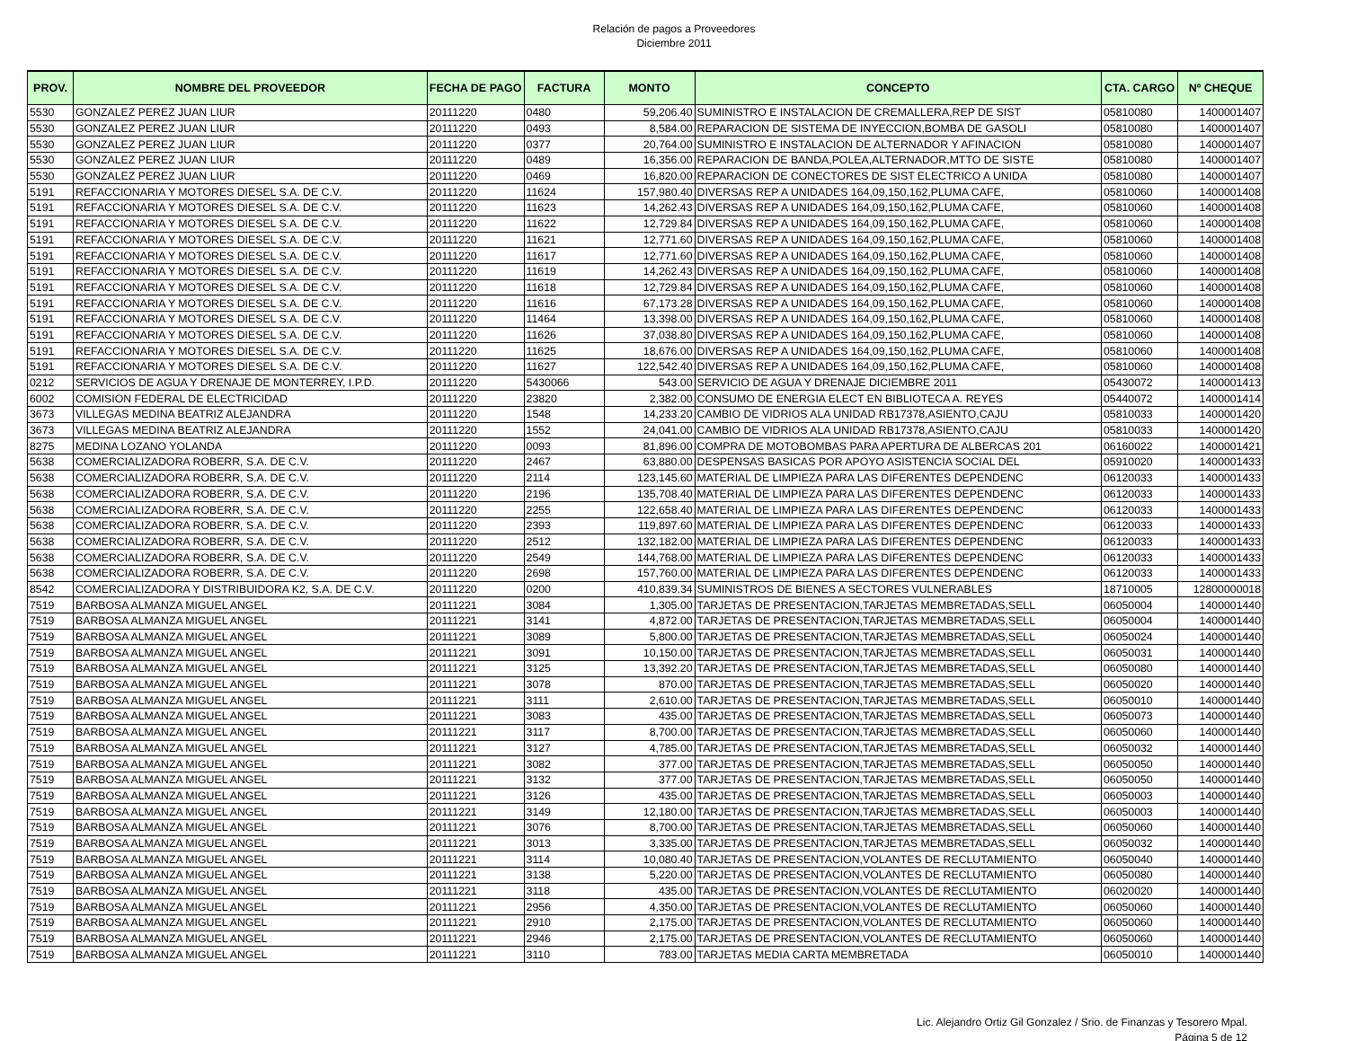Relación de pagos a Proveedores
Diciembre 2011
| PROV. | NOMBRE DEL PROVEEDOR | FECHA DE PAGO | FACTURA | MONTO | CONCEPTO | CTA. CARGO | Nº CHEQUE |
| --- | --- | --- | --- | --- | --- | --- | --- |
| 5530 | GONZALEZ PEREZ JUAN LIUR | 20111220 | 0480 | 59,206.40 | SUMINISTRO E INSTALACION DE CREMALLERA,REP DE SIST | 05810080 | 1400001407 |
| 5530 | GONZALEZ PEREZ JUAN LIUR | 20111220 | 0493 | 8,584.00 | REPARACION DE SISTEMA DE INYECCION,BOMBA DE GASOLI | 05810080 | 1400001407 |
| 5530 | GONZALEZ PEREZ JUAN LIUR | 20111220 | 0377 | 20,764.00 | SUMINISTRO E INSTALACION DE ALTERNADOR Y AFINACION | 05810080 | 1400001407 |
| 5530 | GONZALEZ PEREZ JUAN LIUR | 20111220 | 0489 | 16,356.00 | REPARACION DE BANDA,POLEA,ALTERNADOR,MTTO DE SISTE | 05810080 | 1400001407 |
| 5530 | GONZALEZ PEREZ JUAN LIUR | 20111220 | 0469 | 16,820.00 | REPARACION DE CONECTORES DE SIST ELECTRICO A UNIDA | 05810080 | 1400001407 |
| 5191 | REFACCIONARIA Y MOTORES DIESEL S.A. DE C.V. | 20111220 | 11624 | 157,980.40 | DIVERSAS REP A UNIDADES 164,09,150,162,PLUMA CAFE, | 05810060 | 1400001408 |
| 5191 | REFACCIONARIA Y MOTORES DIESEL S.A. DE C.V. | 20111220 | 11623 | 14,262.43 | DIVERSAS REP A UNIDADES 164,09,150,162,PLUMA CAFE, | 05810060 | 1400001408 |
| 5191 | REFACCIONARIA Y MOTORES DIESEL S.A. DE C.V. | 20111220 | 11622 | 12,729.84 | DIVERSAS REP A UNIDADES 164,09,150,162,PLUMA CAFE, | 05810060 | 1400001408 |
| 5191 | REFACCIONARIA Y MOTORES DIESEL S.A. DE C.V. | 20111220 | 11621 | 12,771.60 | DIVERSAS REP A UNIDADES 164,09,150,162,PLUMA CAFE, | 05810060 | 1400001408 |
| 5191 | REFACCIONARIA Y MOTORES DIESEL S.A. DE C.V. | 20111220 | 11617 | 12,771.60 | DIVERSAS REP A UNIDADES 164,09,150,162,PLUMA CAFE, | 05810060 | 1400001408 |
| 5191 | REFACCIONARIA Y MOTORES DIESEL S.A. DE C.V. | 20111220 | 11619 | 14,262.43 | DIVERSAS REP A UNIDADES 164,09,150,162,PLUMA CAFE, | 05810060 | 1400001408 |
| 5191 | REFACCIONARIA Y MOTORES DIESEL S.A. DE C.V. | 20111220 | 11618 | 12,729.84 | DIVERSAS REP A UNIDADES 164,09,150,162,PLUMA CAFE, | 05810060 | 1400001408 |
| 5191 | REFACCIONARIA Y MOTORES DIESEL S.A. DE C.V. | 20111220 | 11616 | 67,173.28 | DIVERSAS REP A UNIDADES 164,09,150,162,PLUMA CAFE, | 05810060 | 1400001408 |
| 5191 | REFACCIONARIA Y MOTORES DIESEL S.A. DE C.V. | 20111220 | 11464 | 13,398.00 | DIVERSAS REP A UNIDADES 164,09,150,162,PLUMA CAFE, | 05810060 | 1400001408 |
| 5191 | REFACCIONARIA Y MOTORES DIESEL S.A. DE C.V. | 20111220 | 11626 | 37,038.80 | DIVERSAS REP A UNIDADES 164,09,150,162,PLUMA CAFE, | 05810060 | 1400001408 |
| 5191 | REFACCIONARIA Y MOTORES DIESEL S.A. DE C.V. | 20111220 | 11625 | 18,676.00 | DIVERSAS REP A UNIDADES 164,09,150,162,PLUMA CAFE, | 05810060 | 1400001408 |
| 5191 | REFACCIONARIA Y MOTORES DIESEL S.A. DE C.V. | 20111220 | 11627 | 122,542.40 | DIVERSAS REP A UNIDADES 164,09,150,162,PLUMA CAFE, | 05810060 | 1400001408 |
| 0212 | SERVICIOS DE AGUA Y DRENAJE DE MONTERREY, I.P.D. | 20111220 | 5430066 | 543.00 | SERVICIO DE AGUA Y DRENAJE DICIEMBRE 2011 | 05430072 | 1400001413 |
| 6002 | COMISION FEDERAL DE ELECTRICIDAD | 20111220 | 23820 | 2,382.00 | CONSUMO DE ENERGIA ELECT EN BIBLIOTECA A. REYES | 05440072 | 1400001414 |
| 3673 | VILLEGAS MEDINA BEATRIZ ALEJANDRA | 20111220 | 1548 | 14,233.20 | CAMBIO DE VIDRIOS ALA UNIDAD RB17378,ASIENTO,CAJU | 05810033 | 1400001420 |
| 3673 | VILLEGAS MEDINA BEATRIZ ALEJANDRA | 20111220 | 1552 | 24,041.00 | CAMBIO DE VIDRIOS ALA UNIDAD RB17378,ASIENTO,CAJU | 05810033 | 1400001420 |
| 8275 | MEDINA LOZANO YOLANDA | 20111220 | 0093 | 81,896.00 | COMPRA DE MOTOBOMBAS PARA APERTURA DE ALBERCAS 201 | 06160022 | 1400001421 |
| 5638 | COMERCIALIZADORA ROBERR, S.A. DE C.V. | 20111220 | 2467 | 63,880.00 | DESPENSAS BASICAS POR APOYO ASISTENCIA SOCIAL DEL | 05910020 | 1400001433 |
| 5638 | COMERCIALIZADORA ROBERR, S.A. DE C.V. | 20111220 | 2114 | 123,145.60 | MATERIAL DE LIMPIEZA PARA LAS DIFERENTES DEPENDENC | 06120033 | 1400001433 |
| 5638 | COMERCIALIZADORA ROBERR, S.A. DE C.V. | 20111220 | 2196 | 135,708.40 | MATERIAL DE LIMPIEZA PARA LAS DIFERENTES DEPENDENC | 06120033 | 1400001433 |
| 5638 | COMERCIALIZADORA ROBERR, S.A. DE C.V. | 20111220 | 2255 | 122,658.40 | MATERIAL DE LIMPIEZA PARA LAS DIFERENTES DEPENDENC | 06120033 | 1400001433 |
| 5638 | COMERCIALIZADORA ROBERR, S.A. DE C.V. | 20111220 | 2393 | 119,897.60 | MATERIAL DE LIMPIEZA PARA LAS DIFERENTES DEPENDENC | 06120033 | 1400001433 |
| 5638 | COMERCIALIZADORA ROBERR, S.A. DE C.V. | 20111220 | 2512 | 132,182.00 | MATERIAL DE LIMPIEZA PARA LAS DIFERENTES DEPENDENC | 06120033 | 1400001433 |
| 5638 | COMERCIALIZADORA ROBERR, S.A. DE C.V. | 20111220 | 2549 | 144,768.00 | MATERIAL DE LIMPIEZA PARA LAS DIFERENTES DEPENDENC | 06120033 | 1400001433 |
| 5638 | COMERCIALIZADORA ROBERR, S.A. DE C.V. | 20111220 | 2698 | 157,760.00 | MATERIAL DE LIMPIEZA PARA LAS DIFERENTES DEPENDENC | 06120033 | 1400001433 |
| 8542 | COMERCIALIZADORA Y DISTRIBUIDORA K2, S.A. DE C.V. | 20111220 | 0200 | 410,839.34 | SUMINISTROS DE BIENES A SECTORES VULNERABLES | 18710005 | 12800000018 |
| 7519 | BARBOSA ALMANZA MIGUEL ANGEL | 20111221 | 3084 | 1,305.00 | TARJETAS DE PRESENTACION,TARJETAS MEMBRETADAS,SELL | 06050004 | 1400001440 |
| 7519 | BARBOSA ALMANZA MIGUEL ANGEL | 20111221 | 3141 | 4,872.00 | TARJETAS DE PRESENTACION,TARJETAS MEMBRETADAS,SELL | 06050004 | 1400001440 |
| 7519 | BARBOSA ALMANZA MIGUEL ANGEL | 20111221 | 3089 | 5,800.00 | TARJETAS DE PRESENTACION,TARJETAS MEMBRETADAS,SELL | 06050024 | 1400001440 |
| 7519 | BARBOSA ALMANZA MIGUEL ANGEL | 20111221 | 3091 | 10,150.00 | TARJETAS DE PRESENTACION,TARJETAS MEMBRETADAS,SELL | 06050031 | 1400001440 |
| 7519 | BARBOSA ALMANZA MIGUEL ANGEL | 20111221 | 3125 | 13,392.20 | TARJETAS DE PRESENTACION,TARJETAS MEMBRETADAS,SELL | 06050080 | 1400001440 |
| 7519 | BARBOSA ALMANZA MIGUEL ANGEL | 20111221 | 3078 | 870.00 | TARJETAS DE PRESENTACION,TARJETAS MEMBRETADAS,SELL | 06050020 | 1400001440 |
| 7519 | BARBOSA ALMANZA MIGUEL ANGEL | 20111221 | 3111 | 2,610.00 | TARJETAS DE PRESENTACION,TARJETAS MEMBRETADAS,SELL | 06050010 | 1400001440 |
| 7519 | BARBOSA ALMANZA MIGUEL ANGEL | 20111221 | 3083 | 435.00 | TARJETAS DE PRESENTACION,TARJETAS MEMBRETADAS,SELL | 06050073 | 1400001440 |
| 7519 | BARBOSA ALMANZA MIGUEL ANGEL | 20111221 | 3117 | 8,700.00 | TARJETAS DE PRESENTACION,TARJETAS MEMBRETADAS,SELL | 06050060 | 1400001440 |
| 7519 | BARBOSA ALMANZA MIGUEL ANGEL | 20111221 | 3127 | 4,785.00 | TARJETAS DE PRESENTACION,TARJETAS MEMBRETADAS,SELL | 06050032 | 1400001440 |
| 7519 | BARBOSA ALMANZA MIGUEL ANGEL | 20111221 | 3082 | 377.00 | TARJETAS DE PRESENTACION,TARJETAS MEMBRETADAS,SELL | 06050050 | 1400001440 |
| 7519 | BARBOSA ALMANZA MIGUEL ANGEL | 20111221 | 3132 | 377.00 | TARJETAS DE PRESENTACION,TARJETAS MEMBRETADAS,SELL | 06050050 | 1400001440 |
| 7519 | BARBOSA ALMANZA MIGUEL ANGEL | 20111221 | 3126 | 435.00 | TARJETAS DE PRESENTACION,TARJETAS MEMBRETADAS,SELL | 06050003 | 1400001440 |
| 7519 | BARBOSA ALMANZA MIGUEL ANGEL | 20111221 | 3149 | 12,180.00 | TARJETAS DE PRESENTACION,TARJETAS MEMBRETADAS,SELL | 06050003 | 1400001440 |
| 7519 | BARBOSA ALMANZA MIGUEL ANGEL | 20111221 | 3076 | 8,700.00 | TARJETAS DE PRESENTACION,TARJETAS MEMBRETADAS,SELL | 06050060 | 1400001440 |
| 7519 | BARBOSA ALMANZA MIGUEL ANGEL | 20111221 | 3013 | 3,335.00 | TARJETAS DE PRESENTACION,TARJETAS MEMBRETADAS,SELL | 06050032 | 1400001440 |
| 7519 | BARBOSA ALMANZA MIGUEL ANGEL | 20111221 | 3114 | 10,080.40 | TARJETAS DE PRESENTACION,VOLANTES DE RECLUTAMIENTO | 06050040 | 1400001440 |
| 7519 | BARBOSA ALMANZA MIGUEL ANGEL | 20111221 | 3138 | 5,220.00 | TARJETAS DE PRESENTACION,VOLANTES DE RECLUTAMIENTO | 06050080 | 1400001440 |
| 7519 | BARBOSA ALMANZA MIGUEL ANGEL | 20111221 | 3118 | 435.00 | TARJETAS DE PRESENTACION,VOLANTES DE RECLUTAMIENTO | 06020020 | 1400001440 |
| 7519 | BARBOSA ALMANZA MIGUEL ANGEL | 20111221 | 2956 | 4,350.00 | TARJETAS DE PRESENTACION,VOLANTES DE RECLUTAMIENTO | 06050060 | 1400001440 |
| 7519 | BARBOSA ALMANZA MIGUEL ANGEL | 20111221 | 2910 | 2,175.00 | TARJETAS DE PRESENTACION,VOLANTES DE RECLUTAMIENTO | 06050060 | 1400001440 |
| 7519 | BARBOSA ALMANZA MIGUEL ANGEL | 20111221 | 2946 | 2,175.00 | TARJETAS DE PRESENTACION,VOLANTES DE RECLUTAMIENTO | 06050060 | 1400001440 |
| 7519 | BARBOSA ALMANZA MIGUEL ANGEL | 20111221 | 3110 | 783.00 | TARJETAS MEDIA CARTA MEMBRETADA | 06050010 | 1400001440 |
Lic. Alejandro Ortiz Gil Gonzalez / Srio. de Finanzas y Tesorero Mpal.
Página 5 de 12